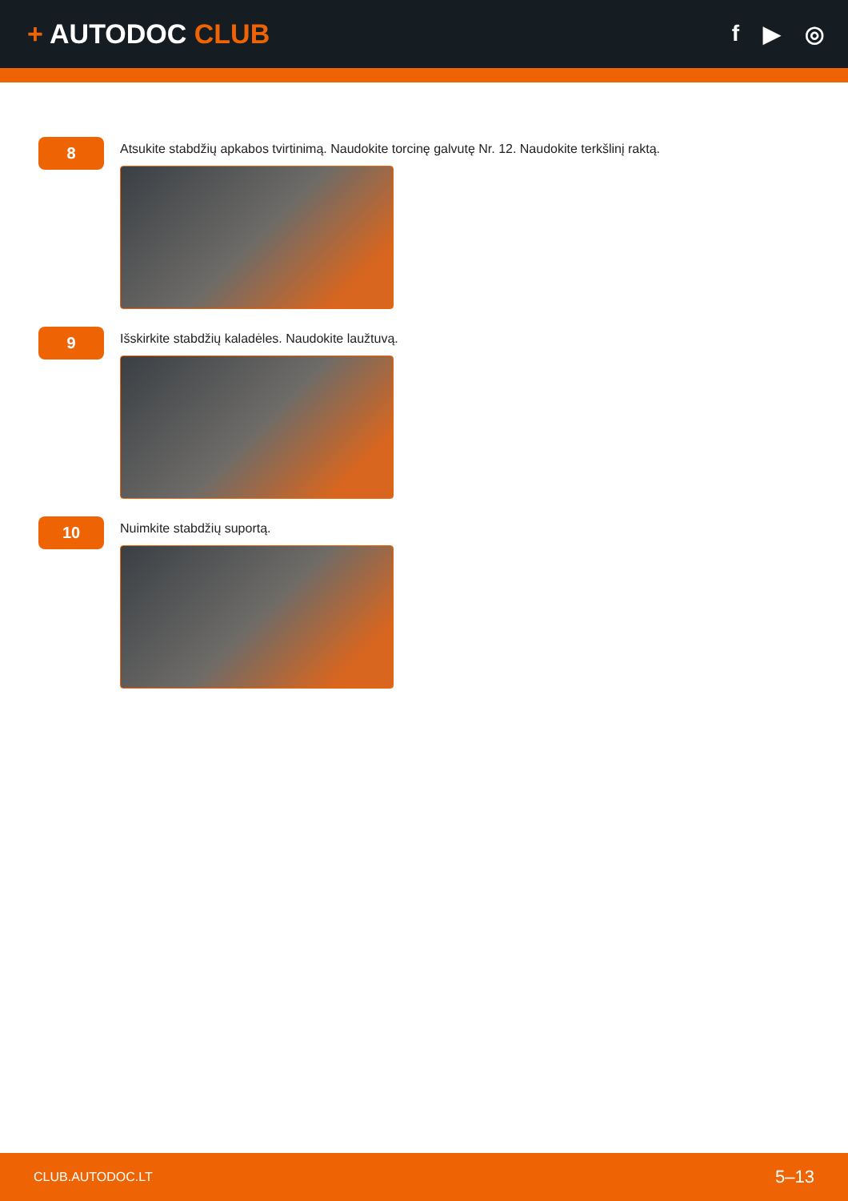+ AUTODOC CLUB
f ▶ ◎
8
Atsukite stabdžių apkabos tvirtinimą. Naudokite torcinę galvutę Nr. 12. Naudokite terkšlinį raktą.
9
Išskirkite stabdžių kaladėles. Naudokite laužtuvą.
10
Nuimkite stabdžių suportą.
CLUB.AUTODOC.LT 5–13